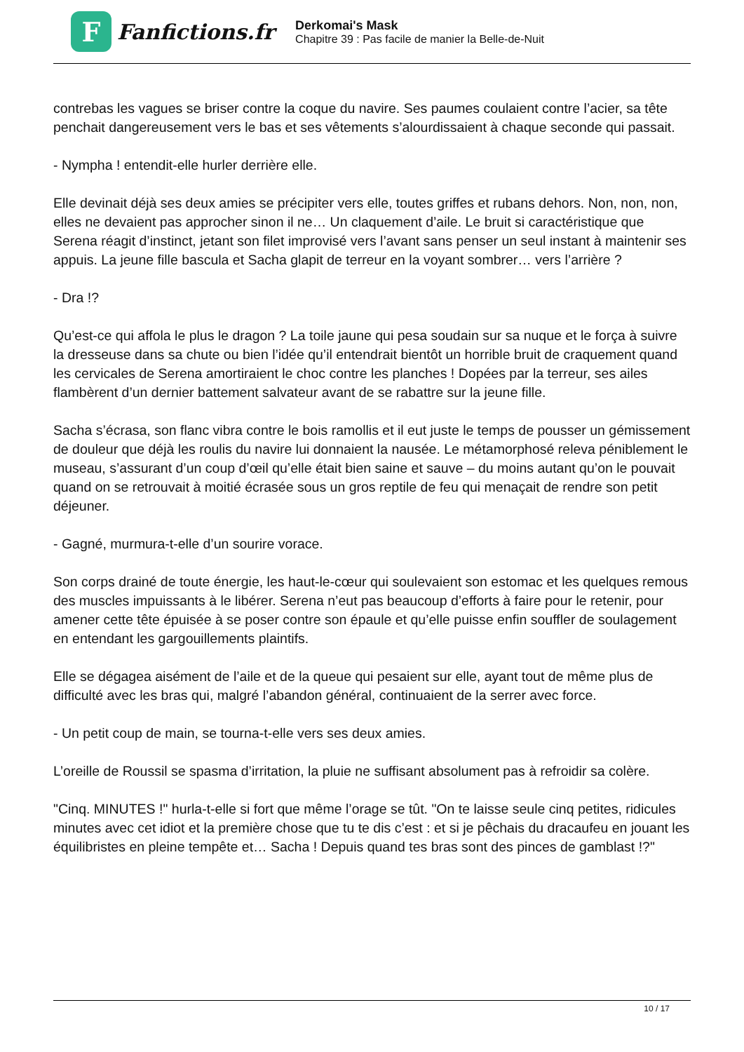F
Fanfictions.fr
Derkomai's Mask
Chapitre 39 : Pas facile de manier la Belle-de-Nuit
contrebas les vagues se briser contre la coque du navire. Ses paumes coulaient contre l’acier, sa tête penchait dangereusement vers le bas et ses vêtements s’alourdissaient à chaque seconde qui passait.
- Nympha ! entendit-elle hurler derrière elle.
Elle devinait déjà ses deux amies se précipiter vers elle, toutes griffes et rubans dehors. Non, non, non, elles ne devaient pas approcher sinon il ne… Un claquement d’aile. Le bruit si caractéristique que Serena réagit d’instinct, jetant son filet improvisé vers l’avant sans penser un seul instant à maintenir ses appuis. La jeune fille bascula et Sacha glapit de terreur en la voyant sombrer… vers l’arrière ?
- Dra !?
Qu’est-ce qui affola le plus le dragon ? La toile jaune qui pesa soudain sur sa nuque et le força à suivre la dresseuse dans sa chute ou bien l’idée qu’il entendrait bientôt un horrible bruit de craquement quand les cervicales de Serena amortiraient le choc contre les planches ! Dopées par la terreur, ses ailes flambèrent d’un dernier battement salvateur avant de se rabattre sur la jeune fille.
Sacha s’écrasa, son flanc vibra contre le bois ramollis et il eut juste le temps de pousser un gémissement de douleur que déjà les roulis du navire lui donnaient la nausée. Le métamorphosé releva péniblement le museau, s’assurant d’un coup d’œil qu’elle était bien saine et sauve – du moins autant qu’on le pouvait quand on se retrouvait à moitié écrasée sous un gros reptile de feu qui menaçait de rendre son petit déjeuner.
- Gagné, murmura-t-elle d’un sourire vorace.
Son corps drainé de toute énergie, les haut-le-cœur qui soulevaient son estomac et les quelques remous des muscles impuissants à le libérer. Serena n’eut pas beaucoup d’efforts à faire pour le retenir, pour amener cette tête épuisée à se poser contre son épaule et qu’elle puisse enfin souffler de soulagement en entendant les gargouillements plaintifs.
Elle se dégagea aisément de l’aile et de la queue qui pesaient sur elle, ayant tout de même plus de difficulté avec les bras qui, malgré l’abandon général, continuaient de la serrer avec force.
- Un petit coup de main, se tourna-t-elle vers ses deux amies.
L’oreille de Roussil se spasma d’irritation, la pluie ne suffisant absolument pas à refroidir sa colère.
"Cinq. MINUTES !" hurla-t-elle si fort que même l’orage se tût. "On te laisse seule cinq petites, ridicules minutes avec cet idiot et la première chose que tu te dis c’est : et si je pêchais du dracaufeu en jouant les équilibristes en pleine tempête et… Sacha ! Depuis quand tes bras sont des pinces de gamblast !?"
10 / 17